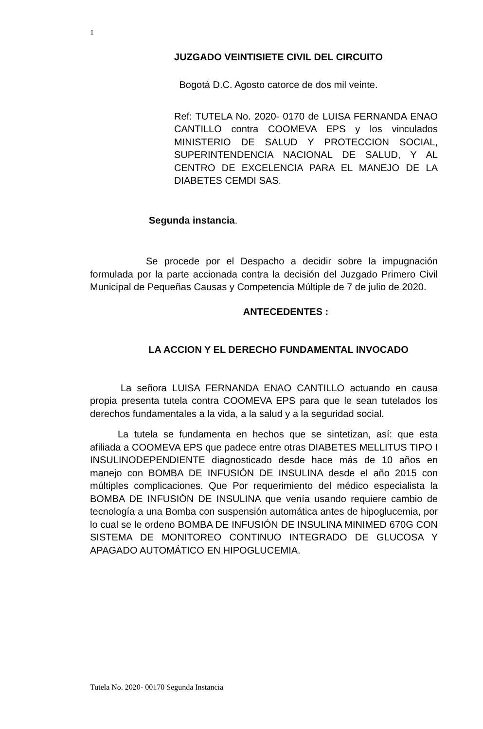1
JUZGADO VEINTISIETE CIVIL DEL CIRCUITO
Bogotá D.C. Agosto catorce de dos mil veinte.
Ref: TUTELA No. 2020- 0170 de LUISA FERNANDA ENAO CANTILLO contra COOMEVA EPS y los vinculados MINISTERIO DE SALUD Y PROTECCION SOCIAL, SUPERINTENDENCIA NACIONAL DE SALUD, Y AL CENTRO DE EXCELENCIA PARA EL MANEJO DE LA DIABETES CEMDI SAS.
Segunda instancia.
Se procede por el Despacho a decidir sobre la impugnación formulada por la parte accionada contra la decisión del Juzgado Primero Civil Municipal de Pequeñas Causas y Competencia Múltiple de 7 de julio de 2020.
ANTECEDENTES :
LA ACCION Y EL DERECHO FUNDAMENTAL INVOCADO
La señora LUISA FERNANDA ENAO CANTILLO actuando en causa propia presenta tutela contra COOMEVA EPS para que le sean tutelados los derechos fundamentales a la vida, a la salud y a la seguridad social.
La tutela se fundamenta en hechos que se sintetizan, así: que esta afiliada a COOMEVA EPS que padece entre otras DIABETES MELLITUS TIPO I INSULINODEPENDIENTE diagnosticado desde hace más de 10 años en manejo con BOMBA DE INFUSIÓN DE INSULINA desde el año 2015 con múltiples complicaciones. Que Por requerimiento del médico especialista la BOMBA DE INFUSIÓN DE INSULINA que venía usando requiere cambio de tecnología a una Bomba con suspensión automática antes de hipoglucemia, por lo cual se le ordeno BOMBA DE INFUSIÓN DE INSULINA MINIMED 670G CON SISTEMA DE MONITOREO CONTINUO INTEGRADO DE GLUCOSA Y APAGADO AUTOMÁTICO EN HIPOGLUCEMIA.
Tutela No. 2020- 00170 Segunda Instancia